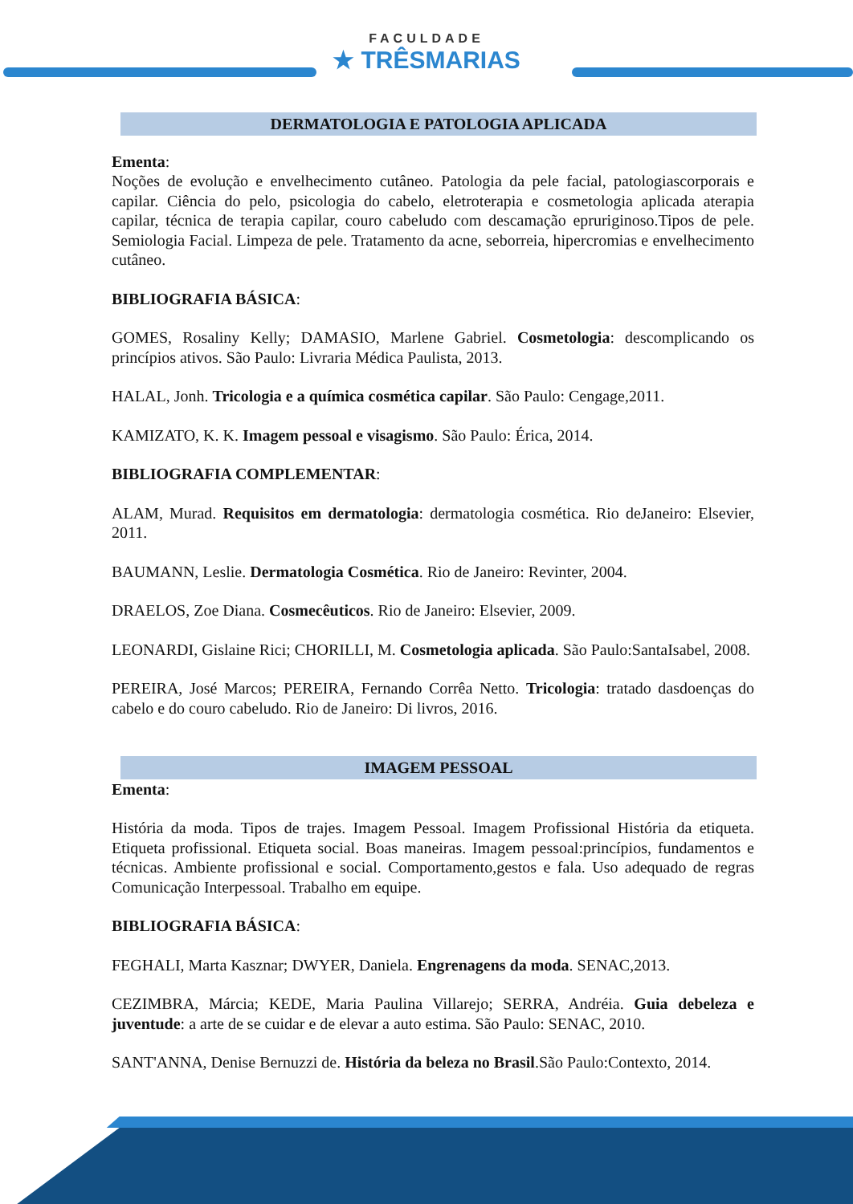FACULDADE ★ TRÊSMARIAS
DERMATOLOGIA E PATOLOGIA APLICADA
Ementa:
Noções de evolução e envelhecimento cutâneo. Patologia da pele facial, patologiascorporais e capilar. Ciência do pelo, psicologia do cabelo, eletroterapia e cosmetologia aplicada aterapia capilar, técnica de terapia capilar, couro cabeludo com descamação epruriginoso.Tipos de pele. Semiologia Facial. Limpeza de pele. Tratamento da acne, seborreia, hipercromias e envelhecimento cutâneo.
BIBLIOGRAFIA BÁSICA:
GOMES, Rosaliny Kelly; DAMASIO, Marlene Gabriel. Cosmetologia: descomplicando os princípios ativos. São Paulo: Livraria Médica Paulista, 2013.
HALAL, Jonh. Tricologia e a química cosmética capilar. São Paulo: Cengage,2011.
KAMIZATO, K. K. Imagem pessoal e visagismo. São Paulo: Érica, 2014.
BIBLIOGRAFIA COMPLEMENTAR:
ALAM, Murad. Requisitos em dermatologia: dermatologia cosmética. Rio deJaneiro: Elsevier, 2011.
BAUMANN, Leslie. Dermatologia Cosmética. Rio de Janeiro: Revinter, 2004.
DRAELOS, Zoe Diana. Cosmecêuticos. Rio de Janeiro: Elsevier, 2009.
LEONARDI, Gislaine Rici; CHORILLI, M. Cosmetologia aplicada. São Paulo:SantaIsabel, 2008.
PEREIRA, José Marcos; PEREIRA, Fernando Corrêa Netto. Tricologia: tratado dasdoenças do cabelo e do couro cabeludo. Rio de Janeiro: Di livros, 2016.
IMAGEM PESSOAL
Ementa:
História da moda. Tipos de trajes. Imagem Pessoal. Imagem Profissional História da etiqueta. Etiqueta profissional. Etiqueta social. Boas maneiras. Imagem pessoal:princípios, fundamentos e técnicas. Ambiente profissional e social. Comportamento,gestos e fala. Uso adequado de regras Comunicação Interpessoal. Trabalho em equipe.
BIBLIOGRAFIA BÁSICA:
FEGHALI, Marta Kasznar; DWYER, Daniela. Engrenagens da moda. SENAC,2013.
CEZIMBRA, Márcia; KEDE, Maria Paulina Villarejo; SERRA, Andréia. Guia debeleza e juventude: a arte de se cuidar e de elevar a auto estima. São Paulo: SENAC, 2010.
SANT'ANNA, Denise Bernuzzi de. História da beleza no Brasil.São Paulo:Contexto, 2014.